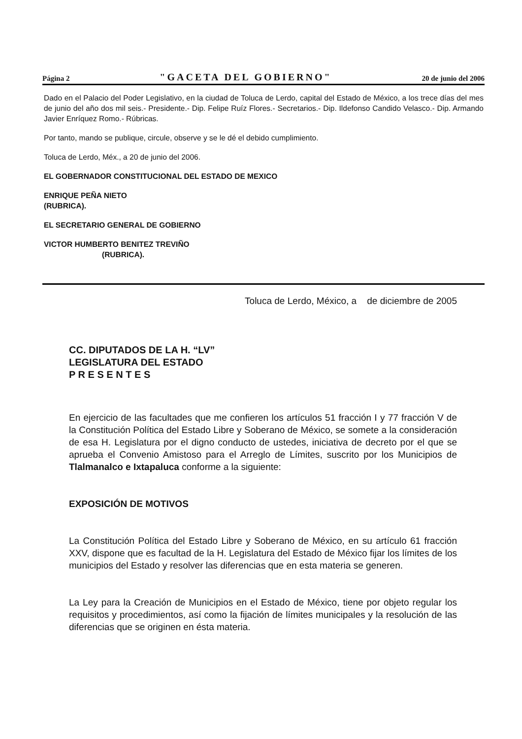Página 2 "GACETA DEL GOBIERNO" 20 de junio del 2006
Dado en el Palacio del Poder Legislativo, en la ciudad de Toluca de Lerdo, capital del Estado de México, a los trece días del mes de junio del año dos mil seis.- Presidente.- Dip. Felipe Ruíz Flores.- Secretarios.- Dip. Ildefonso Candido Velasco.- Dip. Armando Javier Enríquez Romo.- Rúbricas.
Por tanto, mando se publique, circule, observe y se le dé el debido cumplimiento.
Toluca de Lerdo, Méx., a 20 de junio del 2006.
EL GOBERNADOR CONSTITUCIONAL DEL ESTADO DE MEXICO
ENRIQUE PEÑA NIETO
(RUBRICA).
EL SECRETARIO GENERAL DE GOBIERNO
VICTOR HUMBERTO BENITEZ TREVIÑO
(RUBRICA).
Toluca de Lerdo, México, a de diciembre de 2005
CC. DIPUTADOS DE LA H. “LV”
LEGISLATURA DEL ESTADO
P R E S E N T E S
En ejercicio de las facultades que me confieren los artículos 51 fracción I y 77 fracción V de la Constitución Política del Estado Libre y Soberano de México, se somete a la consideración de esa H. Legislatura por el digno conducto de ustedes, iniciativa de decreto por el que se aprueba el Convenio Amistoso para el Arreglo de Límites, suscrito por los Municipios de Tlalmanalco e Ixtapaluca conforme a la siguiente:
EXPOSICIÓN DE MOTIVOS
La Constitución Política del Estado Libre y Soberano de México, en su artículo 61 fracción XXV, dispone que es facultad de la H. Legislatura del Estado de México fijar los límites de los municipios del Estado y resolver las diferencias que en esta materia se generen.
La Ley para la Creación de Municipios en el Estado de México, tiene por objeto regular los requisitos y procedimientos, así como la fijación de límites municipales y la resolución de las diferencias que se originen en ésta materia.